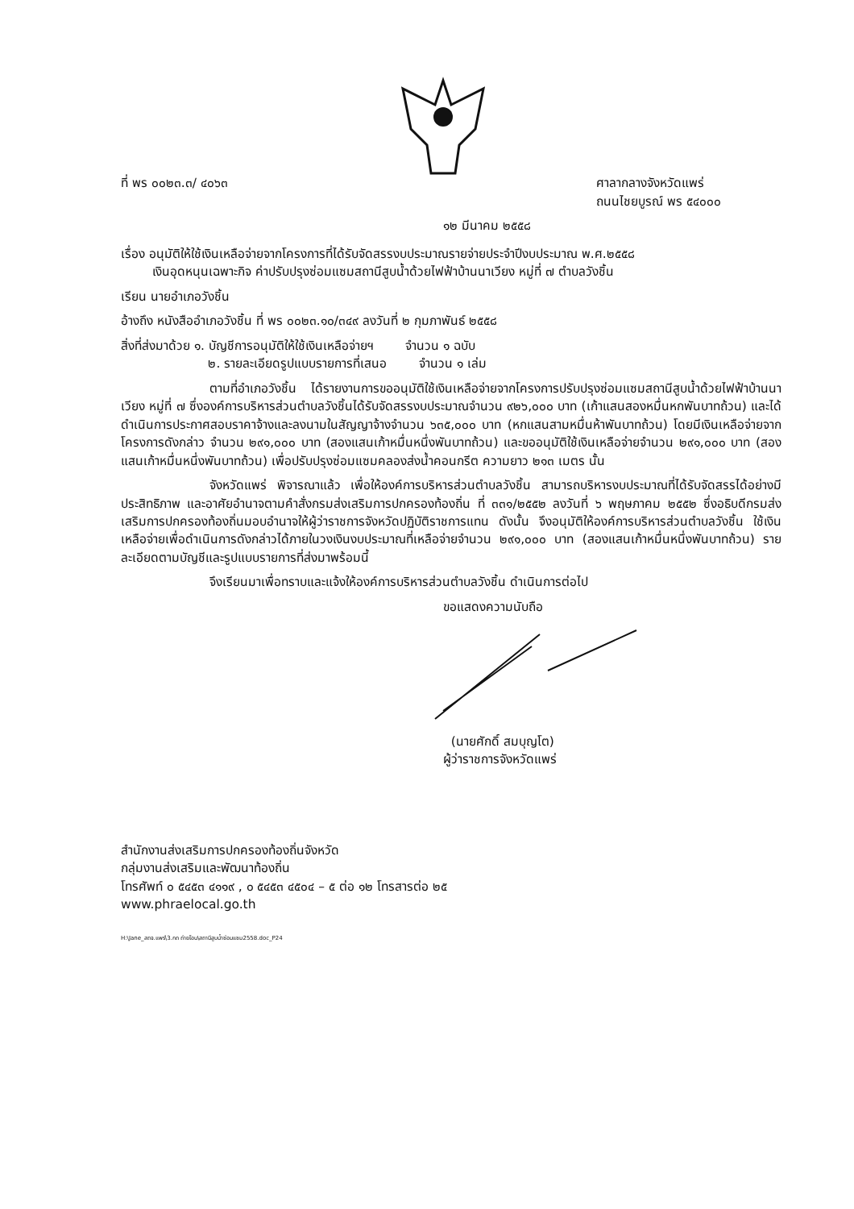ที่ พร ๐๐๒๓.๓/ ๔๐๖๓ ศาลากลางจังหวัดแพร่
ถนนไชยบูรณ์ พร ๕๔๐๐๐
๑๒ มีนาคม ๒๕๕๘
เรื่อง อนุมัติให้ใช้เงินเหลือจ่ายจากโครงการที่ได้รับจัดสรรงบประมาณรายจ่ายประจำปีงบประมาณ พ.ศ.๒๕๕๘
เงินอุดหนุนเฉพาะกิจ ค่าปรับปรุงซ่อมแซมสถานีสูบน้ำด้วยไฟฟ้าบ้านนาเวียง หมู่ที่ ๗ ตำบลวังชิ้น
เรียน นายอำเภอวังชิ้น
อ้างถึง หนังสืออำเภอวังชิ้น ที่ พร ๐๐๒๓.๑๐/๓๔๙ ลงวันที่ ๒ กุมภาพันธ์ ๒๕๕๘
สิ่งที่ส่งมาด้วย ๑. บัญชีการอนุมัติให้ใช้เงินเหลือจ่ายฯ จำนวน ๑ ฉบับ
๒. รายละเอียดรูปแบบรายการที่เสนอ จำนวน ๑ เล่ม
ตามที่อำเภอวังชิ้น ได้รายงานการขออนุมัติใช้เงินเหลือจ่ายจากโครงการปรับปรุงซ่อมแซมสถานีสูบน้ำด้วยไฟฟ้าบ้านนาเวียง หมู่ที่ ๗ ซึ่งองค์การบริหารส่วนตำบลวังชิ้นได้รับจัดสรรงบประมาณจำนวน ๙๒๖,๐๐๐ บาท (เก้าแสนสองหมื่นหกพันบาทถ้วน) และได้ดำเนินการประกาศสอบราคาจ้างและลงนามในสัญญาจ้างจำนวน ๖๓๕,๐๐๐ บาท (หกแสนสามหมื่นห้าพันบาทถ้วน) โดยมีเงินเหลือจ่ายจากโครงการดังกล่าว จำนวน ๒๙๑,๐๐๐ บาท (สองแสนเก้าหมื่นหนึ่งพันบาทถ้วน) และขออนุมัติใช้เงินเหลือจ่ายจำนวน ๒๙๑,๐๐๐ บาท (สองแสนเก้าหมื่นหนึ่งพันบาทถ้วน) เพื่อปรับปรุงซ่อมแซมคลองส่งน้ำคอนกรีต ความยาว ๒๑๓ เมตร นั้น
จังหวัดแพร่ พิจารณาแล้ว เพื่อให้องค์การบริหารส่วนตำบลวังชิ้น สามารถบริหารงบประมาณที่ได้รับจัดสรรได้อย่างมีประสิทธิภาพ และอาศัยอำนาจตามคำสั่งกรมส่งเสริมการปกครองท้องถิ่น ที่ ๓๓๑/๒๕๕๒ ลงวันที่ ๖ พฤษภาคม ๒๕๕๒ ซึ่งอธิบดีกรมส่งเสริมการปกครองท้องถิ่นมอบอำนาจให้ผู้ว่าราชการจังหวัดปฏิบัติราชการแทน ดังนั้น จึงอนุมัติให้องค์การบริหารส่วนตำบลวังชิ้น ใช้เงินเหลือจ่ายเพื่อดำเนินการดังกล่าวได้ภายในวงเงินงบประมาณที่เหลือจ่ายจำนวน ๒๙๑,๐๐๐ บาท (สองแสนเก้าหมื่นหนึ่งพันบาทถ้วน) รายละเอียดตามบัญชีและรูปแบบรายการที่ส่งมาพร้อมนี้
จึงเรียนมาเพื่อทราบและแจ้งให้องค์การบริหารส่วนตำบลวังชิ้น ดำเนินการต่อไป
ขอแสดงความนับถือ
(นายศักดิ์ สมบุญโต)
ผู้ว่าราชการจังหวัดแพร่
สำนักงานส่งเสริมการปกครองท้องถิ่นจังหวัด
กลุ่มงานส่งเสริมและพัฒนาท้องถิ่น
โทรศัพท์ ๐ ๕๔๕๓ ๔๑๑๙ , ๐ ๕๔๕๓ ๔๕๐๔ – ๕ ต่อ ๑๒ โทรสารต่อ ๒๕
www.phraelocal.go.th
H:\Jane_สถจ.แพร่\3.กถ ถ่ายโอน\สถานีสูบน้ำซ่อมแซม2558.doc_P24